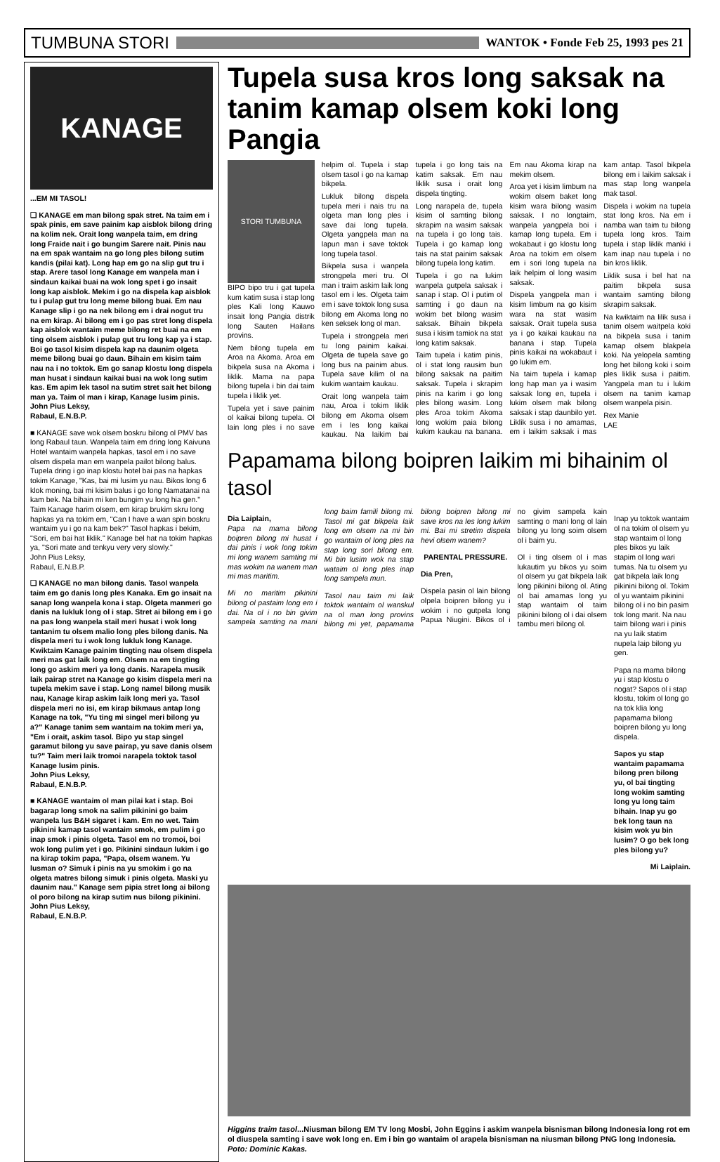TUMBUNA STORI
WANTOK • Fonde Feb 25, 1993 pes 21
KANAGE
...EM MI TASOL!
❑ KANAGE em man bilong spak stret. Na taim em i spak pinis, em save painim kap aisblok bilong dring na kolim nek. Orait long wanpela taim, em dring long Fraide nait i go bungim Sarere nait. Pinis nau na em spak wantaim na go long ples bilong sutim kandis (pilai kat). Long hap em go na slip gut tru i stap. Arere tasol long Kanage em wanpela man i sindaun kaikai buai na wok long spet i go insait long kap aisblok. Mekim i go na dispela kap aisblok tu i pulap gut tru long meme bilong buai. Em nau Kanage slip i go na nek bilong em i drai nogut tru na em kirap. Ai bilong em i go pas stret long dispela kap aisblok wantaim meme bilong ret buai na em ting olsem aisblok i pulap gut tru long kap ya i stap. Boi go tasol kisim dispela kap na daunim olgeta meme bilong buai go daun. Bihain em kisim taim nau na i no toktok. Em go sanap klostu long dispela man husat i sindaun kaikai buai na wok long sutim kas. Em apim lek tasol na sutim stret sait het bilong man ya. Taim ol man i kirap, Kanage lusim pinis.
John Pius Leksy,
Rabaul, E.N.B.P.
■ KANAGE save wok olsem boskru bilong ol PMV bas long Rabaul taun. Wanpela taim em dring long Kaivuna Hotel wantaim wanpela hapkas, tasol em i no save olsem dispela man em wanpela pailot bilong balus. Tupela dring i go inap klostu hotel bai pas na hapkas tokim Kanage, "Kas, bai mi lusim yu nau. Bikos long 6 klok moning, bai mi kisim balus i go long Namatanai na kam bek. Na bihain mi ken bungim yu long hia gen." Taim Kanage harim olsem, em kirap brukim skru long hapkas ya na tokim em, "Can I have a wan spin boskru wantaim yu i go na kam bek?" Tasol hapkas i bekim, "Sori, em bai hat liklik." Kanage bel hat na tokim hapkas ya, "Sori mate and tenkyu very very slowly."
John Pius Leksy,
Rabaul, E.N.B.P.
❑ KANAGE no man bilong danis. Tasol wanpela taim em go danis long ples Kanaka. Em go insait na sanap long wanpela kona i stap. Olgeta manmeri go danis na lukluk long ol i stap. Stret ai bilong em i go na pas long wanpela stail meri husat i wok long tantanim tu olsem malio long ples bilong danis. Na dispela meri tu i wok long lukluk long Kanage. Kwiktaim Kanage painim tingting nau olsem dispela meri mas gat laik long em. Olsem na em tingting long go askim meri ya long danis. Narapela musik laik pairap stret na Kanage go kisim dispela meri na tupela mekim save i stap. Long namel bilong musik nau, Kanage kirap askim laik long meri ya. Tasol dispela meri no isi, em kirap bikmaus antap long Kanage na tok, "Yu ting mi singel meri bilong yu a?" Kanage tanim sem wantaim na tokim meri ya, "Em i orait, askim tasol. Bipo yu stap singel garamut bilong yu save pairap, yu save danis olsem tu?" Taim meri laik tromoi narapela toktok tasol Kanage lusim pinis.
John Pius Leksy,
Rabaul, E.N.B.P.
■ KANAGE wantaim ol man pilai kat i stap. Boi bagarap long smok na salim pikinini go baim wanpela lus B&H sigaret i kam. Em no wet. Taim pikinini kamap tasol wantaim smok, em pulim i go inap smok i pinis olgeta. Tasol em no tromoi, boi wok long pulim yet i go. Pikinini sindaun lukim i go na kirap tokim papa, "Papa, olsem wanem. Yu lusman o? Simuk i pinis na yu smokim i go na olgeta matres bilong simuk i pinis olgeta. Maski yu daunim nau." Kanage sem pipia stret long ai bilong ol poro bilong na kirap sutim nus bilong pikinini.
John Pius Leksy,
Rabaul, E.N.B.P.
Tupela susa kros long saksak na tanim kamap olsem koki long Pangia
STORI TUMBUNA
BIPO bipo tru i gat tupela kum katim susa i stap long ples Kali long Kauwo insait long Pangia distrik long Sauten Hailans provins.
Nem bilong tupela em Aroa na Akoma. Aroa em bikpela susa na Akoma i liklik. Mama na papa bilong tupela i bin dai taim tupela i liklik yet.
Tupela yet i save painim ol kaikai bilong tupela. Ol lain long ples i no save helpim ol. Tupela i stap olsem tasol i go na kamap bikpela.
Lukluk bilong dispela tupela meri i nais tru na olgeta man long ples i save dai long tupela. Olgeta yangpela man na lapun man i save toktok long tupela tasol.
Bikpela susa i wanpela strongpela meri tru. Ol man i traim askim laik long tasol em i les. Olgeta taim em i save toktok long susa bilong em Akoma long no ken seksek long ol man.
Tupela i strongpela meri tu long painim kaikai. Olgeta de tupela save go long bus na painim abus. Tupela save kilim ol na kukim wantaim kaukau.
Orait long wanpela taim nau, Aroa i tokim liklik bilong em Akoma olsem em i les long kaikai kaukau. Na laikim bai tupela i go long tais na katim saksak. Em nau liklik susa i orait long dispela tingting.
Long narapela de, tupela kisim ol samting bilong skrapim na wasim saksak na tupela i go long tais. Tupela i go kamap long tais na stat painim saksak bilong tupela long katim.
Tupela i go na lukim wanpela gutpela saksak i sanap i stap. Ol i putim ol samting i go daun na wokim bet bilong wasim saksak. Bihain bikpela susa i kisim tamiok na stat long katim saksak.
Taim tupela i katim pinis, ol i stat long rausim bun bilong saksak na paitim saksak. Tupela i skrapim pinis na karim i go long ples bilong wasim. Long ples Aroa tokim Akoma long wokim paia bilong kukim kaukau na banana. Em nau Akoma kirap na mekim olsem.
Aroa yet i kisim limbum na wokim olsem baket long kisim wara bilong wasim saksak. I no longtaim, wanpela yangpela boi i kamap long tupela. Em i wokabaut i go klostu long Aroa na tokim em olsem em i sori long tupela na laik helpim ol long wasim saksak.
Dispela yangpela man i kisim limbum na go kisim wara na stat wasim saksak. Orait tupela susa ya i go kaikai kaukau na banana i stap. Tupela pinis kaikai na wokabaut i go lukim em.
Na taim tupela i kamap long hap man ya i wasim saksak long en, tupela i lukim olsem mak bilong saksak i stap daunbilo yet. Liklik susa i no amamas, em i laikim saksak i mas kam antap. Tasol bikpela bilong em i laikim saksak i mas stap long wanpela mak tasol.
Dispela i wokim na tupela stat long kros. Na em i namba wan taim tu bilong tupela long kros. Taim tupela i stap liklik manki i kam inap nau tupela i no bin kros liklik.
Liklik susa i bel hat na paitim bikpela susa wantaim samting bilong skrapim saksak.
Na kwiktaim na lilik susa i tanim olsem waitpela koki na bikpela susa i tanim kamap olsem blakpela koki. Na yelopela samting long het bilong koki i soim ples liklik susa i paitim. Yangpela man tu i lukim olsem na tanim kamap olsem wanpela pisin.
Rex Manie
LAE
Papamama bilong boipren laikim mi bihainim ol tasol
Dia Laiplain,
Papa na mama bilong boipren bilong mi husat i dai pinis i wok long tokim mi long wanem samting mi mas wokim na wanem man mi mas maritim.
Mi no maritim pikinini bilong ol pastaim long em i dai. Na ol i no bin givim sampela samting na mani long baim famili bilong mi. Tasol mi gat bikpela laik long em olsem na mi bin go wantaim ol long ples na stap long sori bilong em. Mi bin lusim wok na stap wataim ol long ples inap long sampela mun.
Tasol nau taim mi laik toktok wantaim ol wanskul na ol man long provins bilong mi yet, papamama bilong boipren bilong mi save kros na les long lukim mi. Bai mi stretim dispela hevi olsem wanem?
PARENTAL PRESSURE.
Dia Pren,
Dispela pasin ol lain bilong olpela boipren bilong yu i wokim i no gutpela long Papua Niugini. Bikos ol i no givim sampela kain samting o mani long ol lain bilong yu long soim olsem ol i baim yu.
Ol i ting olsem ol i mas lukautim yu bikos yu soim ol olsem yu gat bikpela laik long pikinini bilong ol. Ating ol bai amamas long yu stap wantaim ol taim pikinini bilong ol i dai olsem tambu meri bilong ol.
Inap yu toktok wantaim ol na tokim ol olsem yu stap wantaim ol long ples bikos yu laik stapim ol long wari tumas. Na tu olsem yu gat bikpela laik long pikinini bilong ol. Tokim ol yu wantaim pikinini bilong ol i no bin pasim tok long marit. Na nau taim bilong wari i pinis na yu laik statim nupela laip bilong yu gen.
Papa na mama bilong yu i stap klostu o nogat? Sapos ol i stap klostu, tokim ol long go na tok klia long papamama bilong boipren bilong yu long dispela.
Sapos yu stap wantaim papamama bilong pren bilong yu, ol bai tingting long wokim samting long yu long taim bihain. Inap yu go bek long taun na kisim wok yu bin lusim? O go bek long ples bilong yu?
Mi Laiplain.
Higgins traim tasol...Niusman bilong EM TV long Mosbi, John Eggins i askim wanpela bisnisman bilong Indonesia long rot em ol diuspela samting i save wok long en. Em i bin go wantaim ol arapela bisnisman na niusman bilong PNG long Indonesia. Poto: Dominic Kakas.